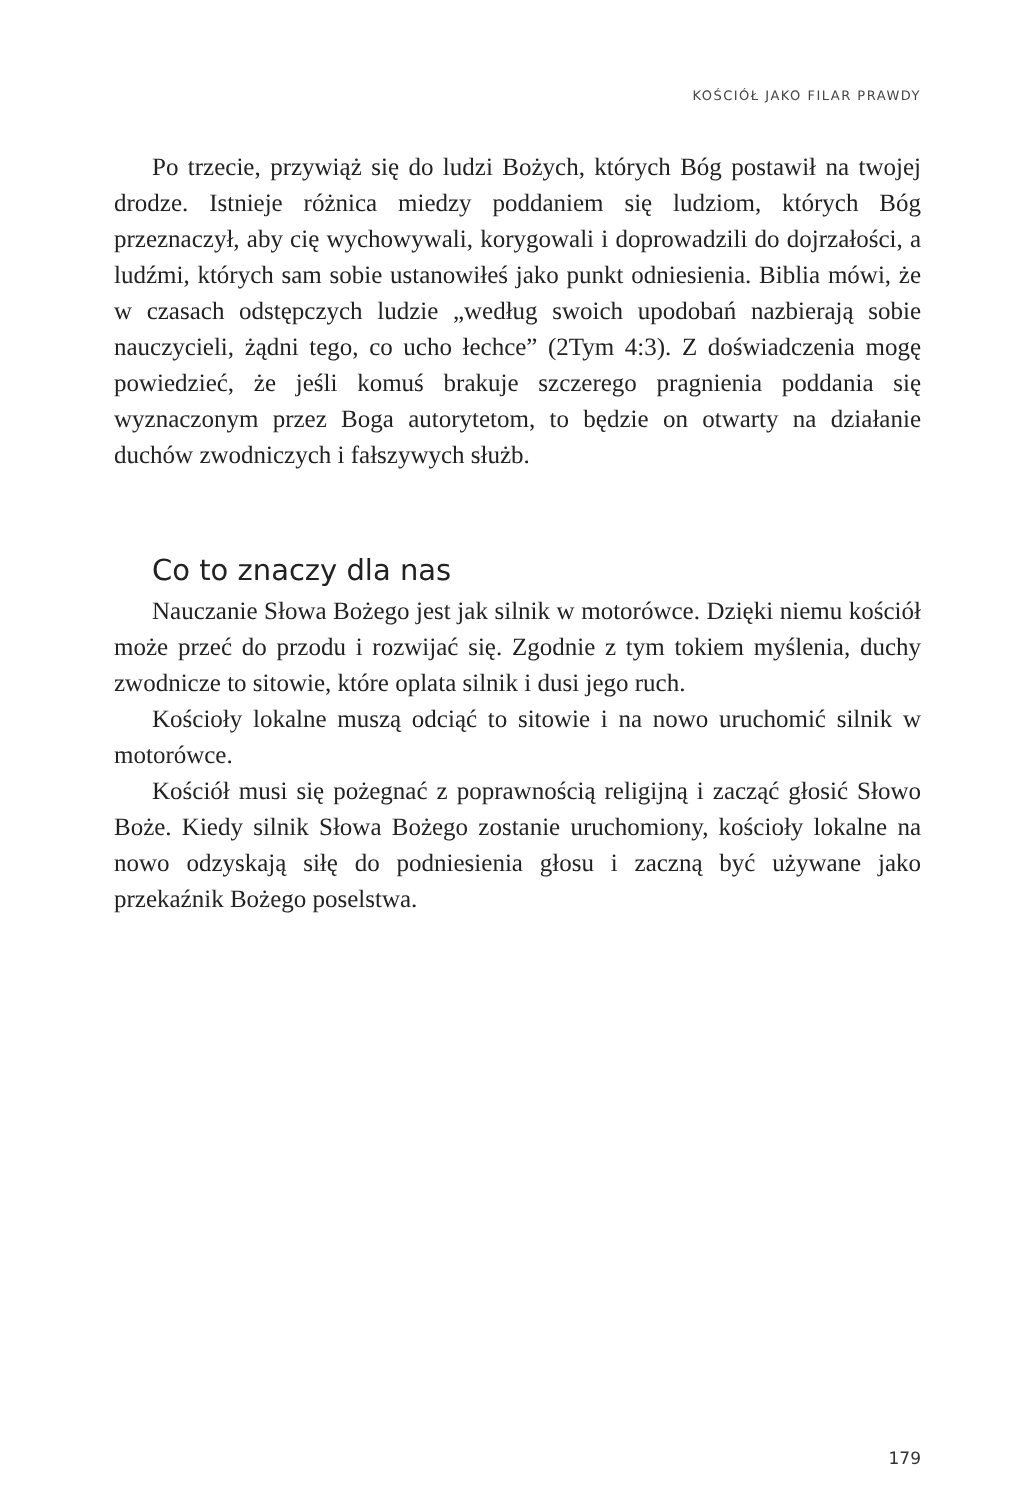KOŚCIÓŁ JAKO FILAR PRAWDY
Po trzecie, przywiąż się do ludzi Bożych, których Bóg postawił na twojej drodze. Istnieje różnica miedzy poddaniem się ludziom, których Bóg przeznaczył, aby cię wychowywali, korygowali i doprowadzili do dojrzałości, a ludźmi, których sam sobie ustanowiłeś jako punkt odniesienia. Biblia mówi, że w czasach odstępczych ludzie „według swoich upodobań nazbierają sobie nauczycieli, żądni tego, co ucho łechce” (2Tym 4:3). Z doświadczenia mogę powiedzieć, że jeśli komuś brakuje szczerego pragnienia poddania się wyznaczonym przez Boga autorytetom, to będzie on otwarty na działanie duchów zwodniczych i fałszywych służb.
Co to znaczy dla nas
Nauczanie Słowa Bożego jest jak silnik w motorówce. Dzięki niemu kościół może przeć do przodu i rozwijać się. Zgodnie z tym tokiem myślenia, duchy zwodnicze to sitowie, które oplata silnik i dusi jego ruch.
Kościoły lokalne muszą odciąć to sitowie i na nowo uruchomić silnik w motorówce.
Kościół musi się pożegnać z poprawnością religijną i zacząć głosić Słowo Boże. Kiedy silnik Słowa Bożego zostanie uruchomiony, kościoły lokalne na nowo odzyskają siłę do podniesienia głosu i zaczną być używane jako przekaźnik Bożego poselstwa.
179